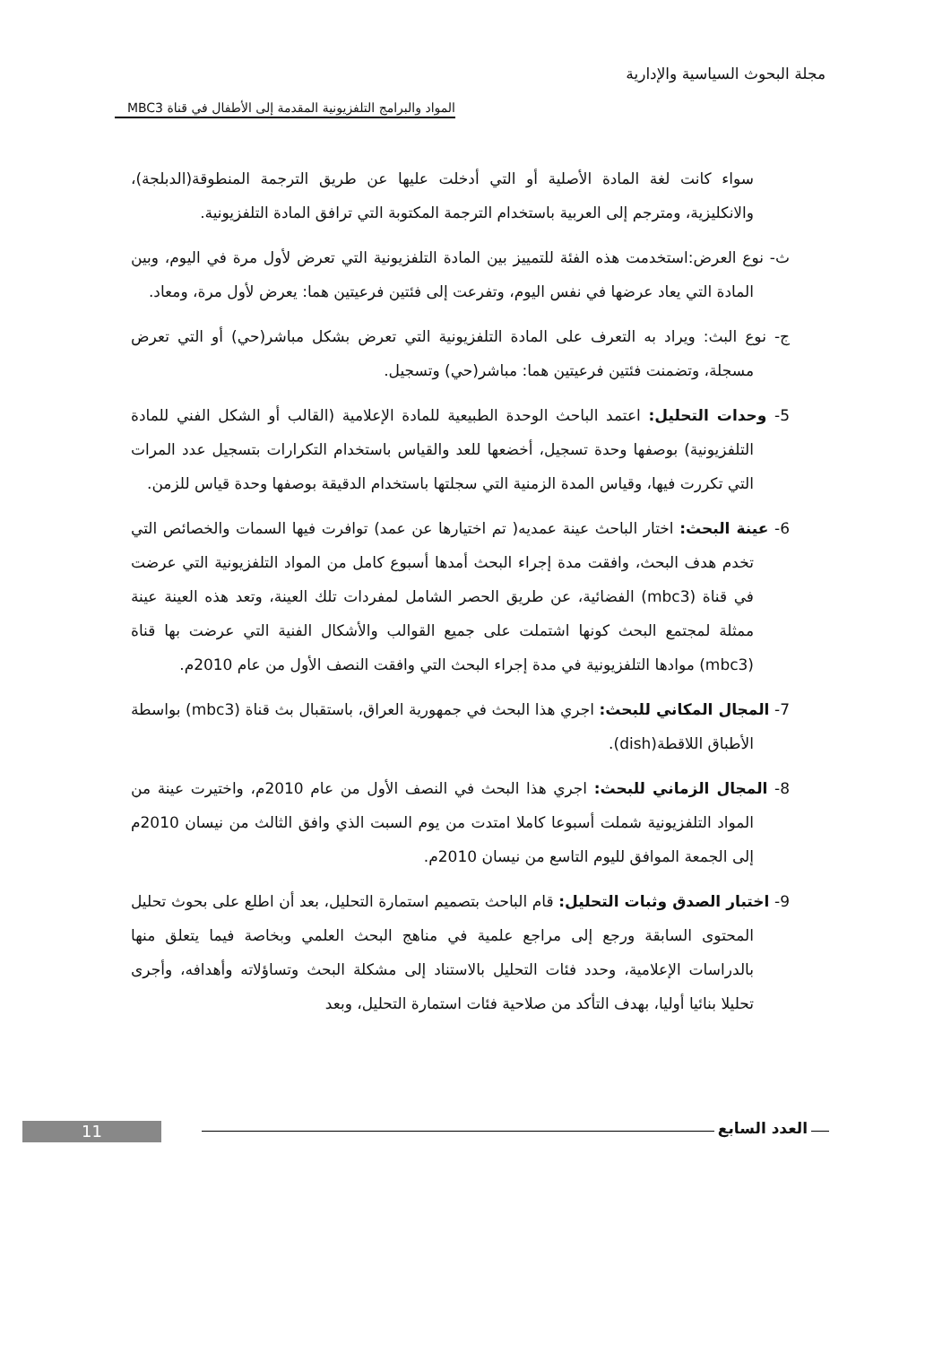مجلة البحوث السياسية والإدارية
المواد والبرامج التلفزيونية المقدمة إلى الأطفال في قناة MBC3
سواء كانت لغة المادة الأصلية أو التي أدخلت عليها عن طريق الترجمة المنطوقة(الدبلجة)، والانكليزية، ومترجم إلى العربية باستخدام الترجمة المكتوبة التي ترافق المادة التلفزيونية.
ث- نوع العرض:استخدمت هذه الفئة للتمييز بين المادة التلفزيونية التي تعرض لأول مرة في اليوم، وبين المادة التي يعاد عرضها في نفس اليوم، وتفرعت إلى فئتين فرعيتين هما: يعرض لأول مرة، ومعاد.
ج- نوع البث: ويراد به التعرف على المادة التلفزيونية التي تعرض بشكل مباشر(حي) أو التي تعرض مسجلة، وتضمنت فئتين فرعيتين هما: مباشر(حي) وتسجيل.
5- وحدات التحليل: اعتمد الباحث الوحدة الطبيعية للمادة الإعلامية (القالب أو الشكل الفني للمادة التلفزيونية) بوصفها وحدة تسجيل، أخضعها للعد والقياس باستخدام التكرارات بتسجيل عدد المرات التي تكررت فيها، وقياس المدة الزمنية التي سجلتها باستخدام الدقيقة بوصفها وحدة قياس للزمن.
6- عينة البحث: اختار الباحث عينة عمديه( تم اختيارها عن عمد) توافرت فيها السمات والخصائص التي تخدم هدف البحث، وافقت مدة إجراء البحث أمدها أسبوع كامل من المواد التلفزيونية التي عرضت في قناة (mbc3) الفضائية، عن طريق الحصر الشامل لمفردات تلك العينة، وتعد هذه العينة عينة ممثلة لمجتمع البحث كونها اشتملت على جميع القوالب والأشكال الفنية التي عرضت بها قناة (mbc3) موادها التلفزيونية في مدة إجراء البحث التي وافقت النصف الأول من عام 2010م.
7- المجال المكاني للبحث: اجري هذا البحث في جمهورية العراق، باستقبال بث قناة (mbc3) بواسطة الأطباق اللاقطة(dish).
8- المجال الزماني للبحث: اجري هذا البحث في النصف الأول من عام 2010م، واختيرت عينة من المواد التلفزيونية شملت أسبوعا كاملا امتدت من يوم السبت الذي وافق الثالث من نيسان 2010م إلى الجمعة الموافق لليوم التاسع من نيسان 2010م.
9- اختبار الصدق وثبات التحليل: قام الباحث بتصميم استمارة التحليل، بعد أن اطلع على بحوث تحليل المحتوى السابقة ورجع إلى مراجع علمية في مناهج البحث العلمي وبخاصة فيما يتعلق منها بالدراسات الإعلامية، وحدد فئات التحليل بالاستناد إلى مشكلة البحث وتساؤلاته وأهدافه، وأجرى تحليلا بنائيا أوليا، بهدف التأكد من صلاحية فئات استمارة التحليل، وبعد
العدد السابع 11